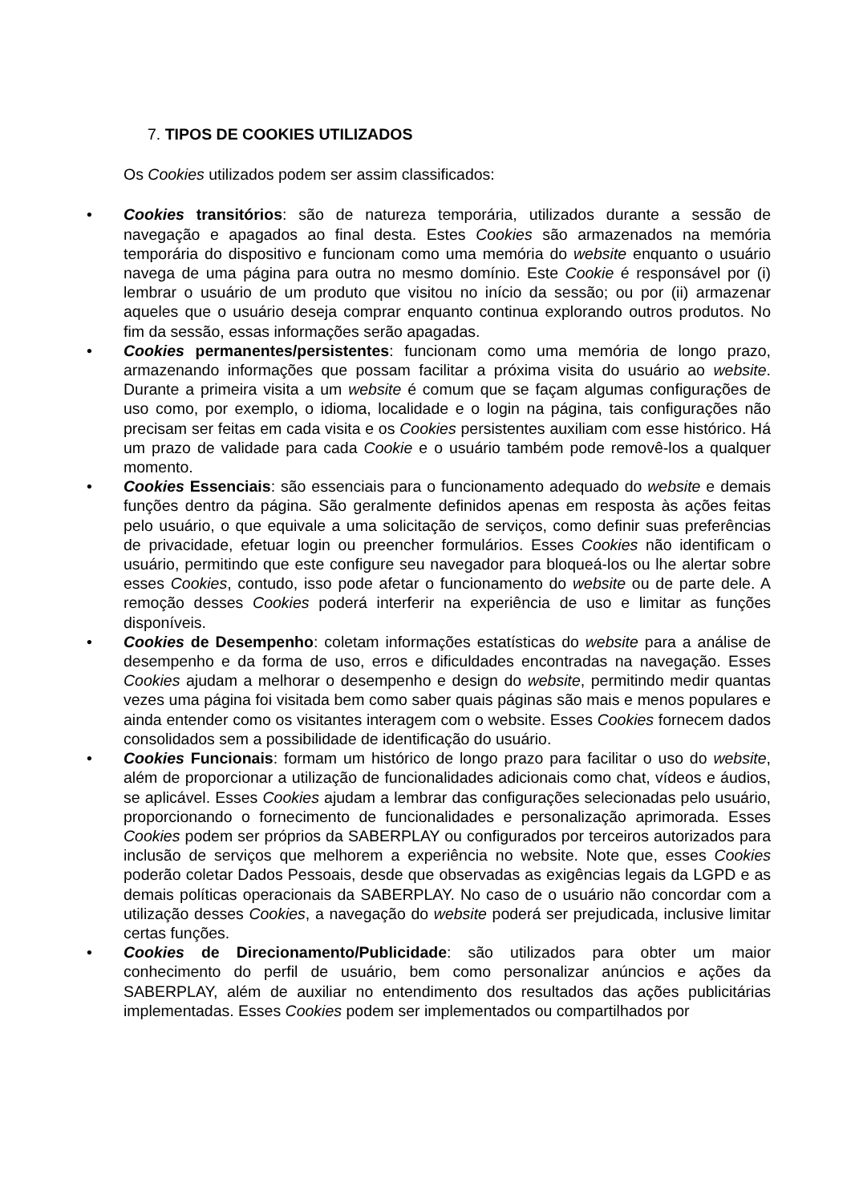7. TIPOS DE COOKIES UTILIZADOS
Os Cookies utilizados podem ser assim classificados:
• Cookies transitórios: são de natureza temporária, utilizados durante a sessão de navegação e apagados ao final desta. Estes Cookies são armazenados na memória temporária do dispositivo e funcionam como uma memória do website enquanto o usuário navega de uma página para outra no mesmo domínio. Este Cookie é responsável por (i) lembrar o usuário de um produto que visitou no início da sessão; ou por (ii) armazenar aqueles que o usuário deseja comprar enquanto continua explorando outros produtos. No fim da sessão, essas informações serão apagadas.
• Cookies permanentes/persistentes: funcionam como uma memória de longo prazo, armazenando informações que possam facilitar a próxima visita do usuário ao website. Durante a primeira visita a um website é comum que se façam algumas configurações de uso como, por exemplo, o idioma, localidade e o login na página, tais configurações não precisam ser feitas em cada visita e os Cookies persistentes auxiliam com esse histórico. Há um prazo de validade para cada Cookie e o usuário também pode removê-los a qualquer momento.
• Cookies Essenciais: são essenciais para o funcionamento adequado do website e demais funções dentro da página. São geralmente definidos apenas em resposta às ações feitas pelo usuário, o que equivale a uma solicitação de serviços, como definir suas preferências de privacidade, efetuar login ou preencher formulários. Esses Cookies não identificam o usuário, permitindo que este configure seu navegador para bloqueá-los ou lhe alertar sobre esses Cookies, contudo, isso pode afetar o funcionamento do website ou de parte dele. A remoção desses Cookies poderá interferir na experiência de uso e limitar as funções disponíveis.
• Cookies de Desempenho: coletam informações estatísticas do website para a análise de desempenho e da forma de uso, erros e dificuldades encontradas na navegação. Esses Cookies ajudam a melhorar o desempenho e design do website, permitindo medir quantas vezes uma página foi visitada bem como saber quais páginas são mais e menos populares e ainda entender como os visitantes interagem com o website. Esses Cookies fornecem dados consolidados sem a possibilidade de identificação do usuário.
• Cookies Funcionais: formam um histórico de longo prazo para facilitar o uso do website, além de proporcionar a utilização de funcionalidades adicionais como chat, vídeos e áudios, se aplicável. Esses Cookies ajudam a lembrar das configurações selecionadas pelo usuário, proporcionando o fornecimento de funcionalidades e personalização aprimorada. Esses Cookies podem ser próprios da SABERPLAY ou configurados por terceiros autorizados para inclusão de serviços que melhorem a experiência no website. Note que, esses Cookies poderão coletar Dados Pessoais, desde que observadas as exigências legais da LGPD e as demais políticas operacionais da SABERPLAY. No caso de o usuário não concordar com a utilização desses Cookies, a navegação do website poderá ser prejudicada, inclusive limitar certas funções.
• Cookies de Direcionamento/Publicidade: são utilizados para obter um maior conhecimento do perfil de usuário, bem como personalizar anúncios e ações da SABERPLAY, além de auxiliar no entendimento dos resultados das ações publicitárias implementadas. Esses Cookies podem ser implementados ou compartilhados por